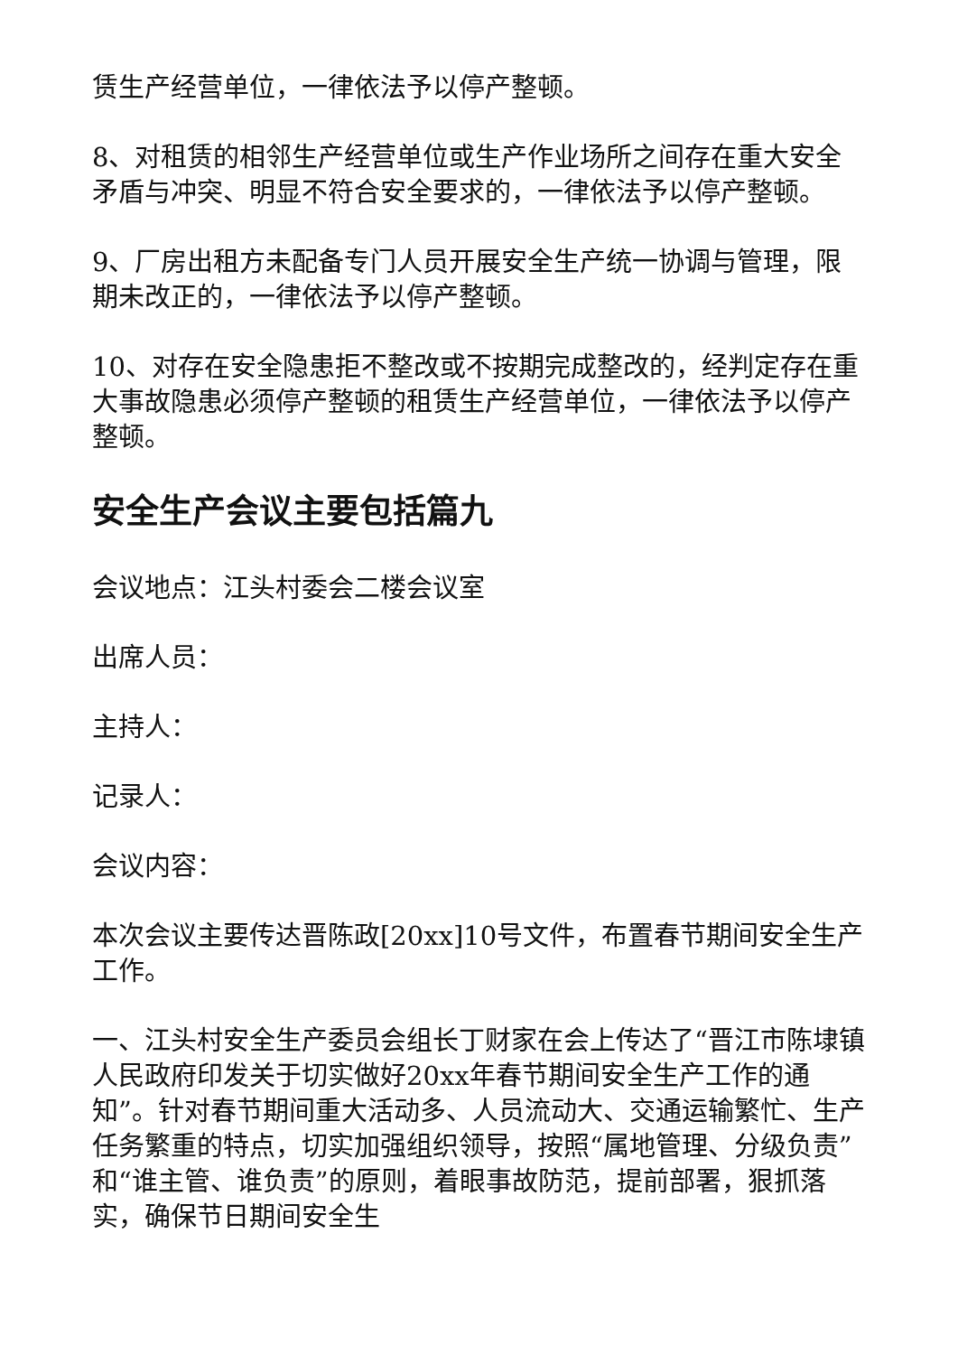赁生产经营单位，一律依法予以停产整顿。
8、对租赁的相邻生产经营单位或生产作业场所之间存在重大安全矛盾与冲突、明显不符合安全要求的，一律依法予以停产整顿。
9、厂房出租方未配备专门人员开展安全生产统一协调与管理，限期未改正的，一律依法予以停产整顿。
10、对存在安全隐患拒不整改或不按期完成整改的，经判定存在重大事故隐患必须停产整顿的租赁生产经营单位，一律依法予以停产整顿。
安全生产会议主要包括篇九
会议地点：江头村委会二楼会议室
出席人员：
主持人：
记录人：
会议内容：
本次会议主要传达晋陈政[20xx]10号文件，布置春节期间安全生产工作。
一、江头村安全生产委员会组长丁财家在会上传达了“晋江市陈埭镇人民政府印发关于切实做好20xx年春节期间安全生产工作的通知”。针对春节期间重大活动多、人员流动大、交通运输繁忙、生产任务繁重的特点，切实加强组织领导，按照“属地管理、分级负责”和“谁主管、谁负责”的原则，着眼事故防范，提前部署，狠抓落实，确保节日期间安全生